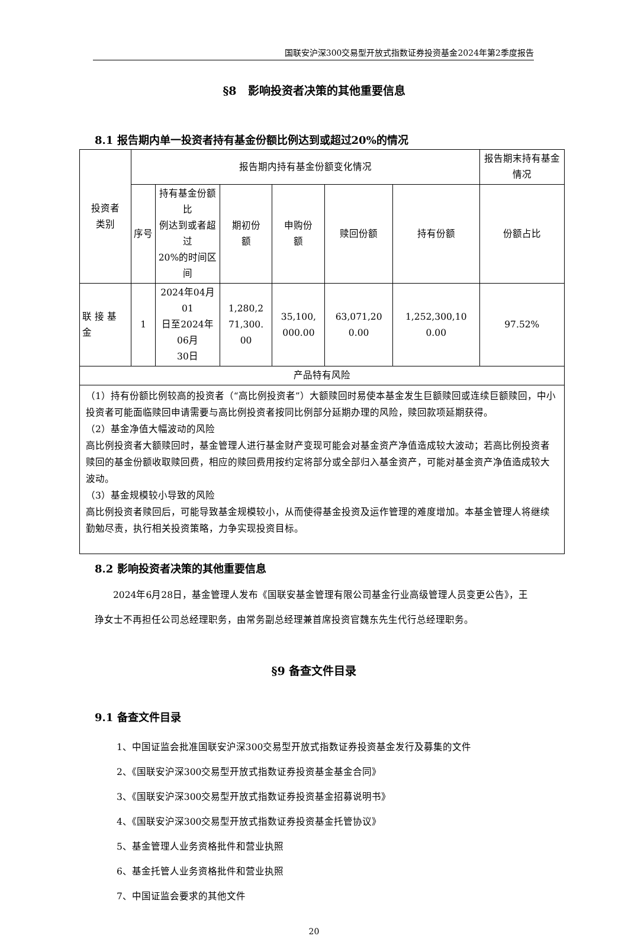国联安沪深300交易型开放式指数证券投资基金2024年第2季度报告
§8　影响投资者决策的其他重要信息
8.1 报告期内单一投资者持有基金份额比例达到或超过20%的情况
| 投资者 类别 | 报告期内持有基金份额变化情况 | | | | | | 报告期末持有基金情况 |
| | 序号 | 持有基金份额比 例达到或者超过 20%的时间区间 | 期初份 额 | 申购份 额 | 赎回份额 | 持有份额 | 份额占比 |
| 联 接 基 金 | 1 | 2024年04月01 日至2024年06月 30日 | 1,280,2 71,300. 00 | 35,100, 000.00 | 63,071,20 0.00 | 1,252,300,10 0.00 | 97.52% |
| 产品特有风险 | | | | | | | |
| （1）持有份额比例较高的投资者（“高比例投资者”）大额赎回时易使本基金发生巨额赎回或连续巨额赎回，中小投资者可能面临赎回申请需要与高比例投资者按同比例部分延期办理的风险，赎回款项延期获得。 （2）基金净值大幅波动的风险 高比例投资者大额赎回时，基金管理人进行基金财产变现可能会对基金资产净值造成较大波动；若高比例投资者赎回的基金份额收取赎回费，相应的赎回费用按约定将部分或全部归入基金资产，可能对基金资产净值造成较大波动。 （3）基金规模较小导致的风险 高比例投资者赎回后，可能导致基金规模较小，从而使得基金投资及运作管理的难度增加。本基金管理人将继续勤勉尽责，执行相关投资策略，力争实现投资目标。 | | | | | | | |
8.2 影响投资者决策的其他重要信息
2024年6月28日，基金管理人发布《国联安基金管理有限公司基金行业高级管理人员变更公告》，王琤女士不再担任公司总经理职务，由常务副总经理兼首席投资官魏东先生代行总经理职务。
§9 备查文件目录
9.1 备查文件目录
1、中国证监会批准国联安沪深300交易型开放式指数证券投资基金发行及募集的文件
2、《国联安沪深300交易型开放式指数证券投资基金基金合同》
3、《国联安沪深300交易型开放式指数证券投资基金招募说明书》
4、《国联安沪深300交易型开放式指数证券投资基金托管协议》
5、基金管理人业务资格批件和营业执照
6、基金托管人业务资格批件和营业执照
7、中国证监会要求的其他文件
20